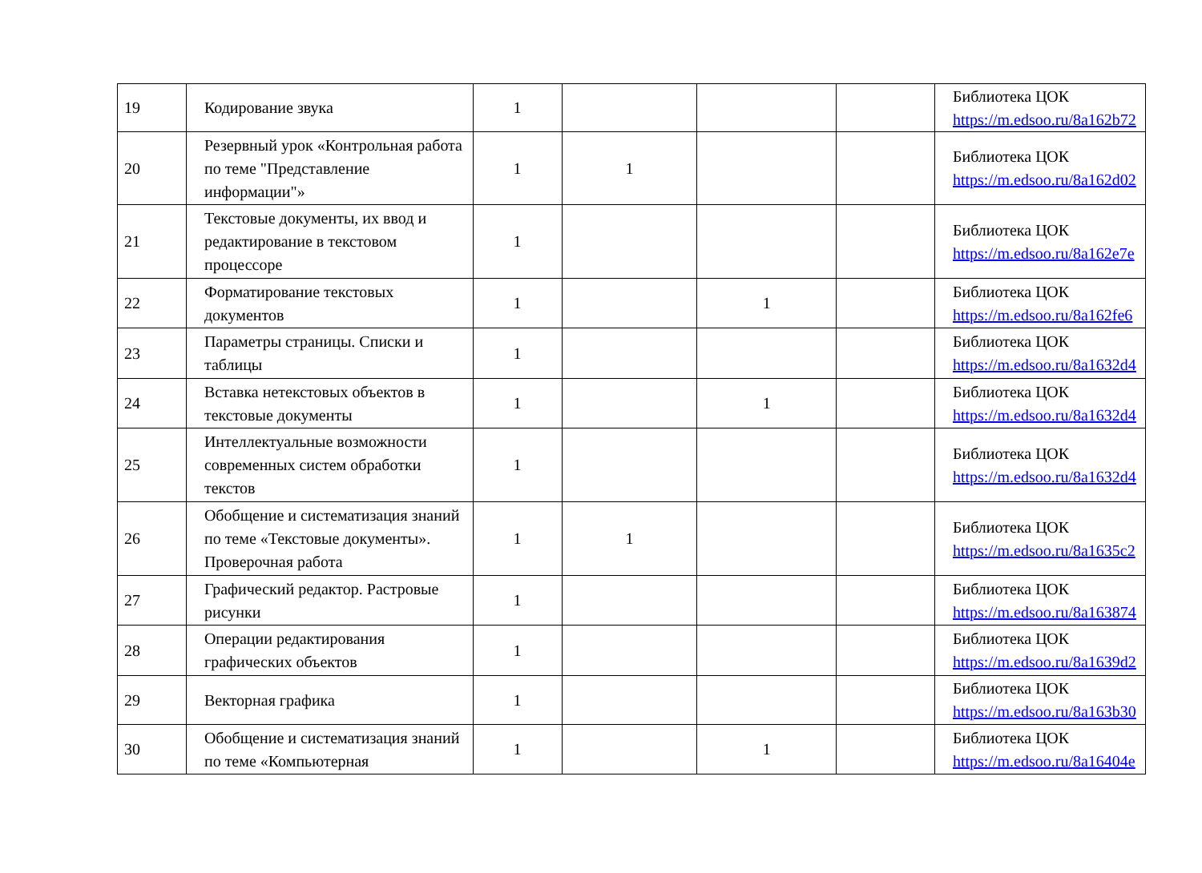| 19 | Кодирование звука | 1 | | | | Библиотека ЦОК https://m.edsoo.ru/8a162b72 |
| 20 | Резервный урок «Контрольная работа по теме "Представление информации"» | 1 | 1 | | | Библиотека ЦОК https://m.edsoo.ru/8a162d02 |
| 21 | Текстовые документы, их ввод и редактирование в текстовом процессоре | 1 | | | | Библиотека ЦОК https://m.edsoo.ru/8a162e7e |
| 22 | Форматирование текстовых документов | 1 | | 1 | | Библиотека ЦОК https://m.edsoo.ru/8a162fe6 |
| 23 | Параметры страницы. Списки и таблицы | 1 | | | | Библиотека ЦОК https://m.edsoo.ru/8a1632d4 |
| 24 | Вставка нетекстовых объектов в текстовые документы | 1 | | 1 | | Библиотека ЦОК https://m.edsoo.ru/8a1632d4 |
| 25 | Интеллектуальные возможности современных систем обработки текстов | 1 | | | | Библиотека ЦОК https://m.edsoo.ru/8a1632d4 |
| 26 | Обобщение и систематизация знаний по теме «Текстовые документы». Проверочная работа | 1 | 1 | | | Библиотека ЦОК https://m.edsoo.ru/8a1635c2 |
| 27 | Графический редактор. Растровые рисунки | 1 | | | | Библиотека ЦОК https://m.edsoo.ru/8a163874 |
| 28 | Операции редактирования графических объектов | 1 | | | | Библиотека ЦОК https://m.edsoo.ru/8a1639d2 |
| 29 | Векторная графика | 1 | | | | Библиотека ЦОК https://m.edsoo.ru/8a163b30 |
| 30 | Обобщение и систематизация знаний по теме «Компьютерная | 1 | | 1 | | Библиотека ЦОК https://m.edsoo.ru/8a16404e |